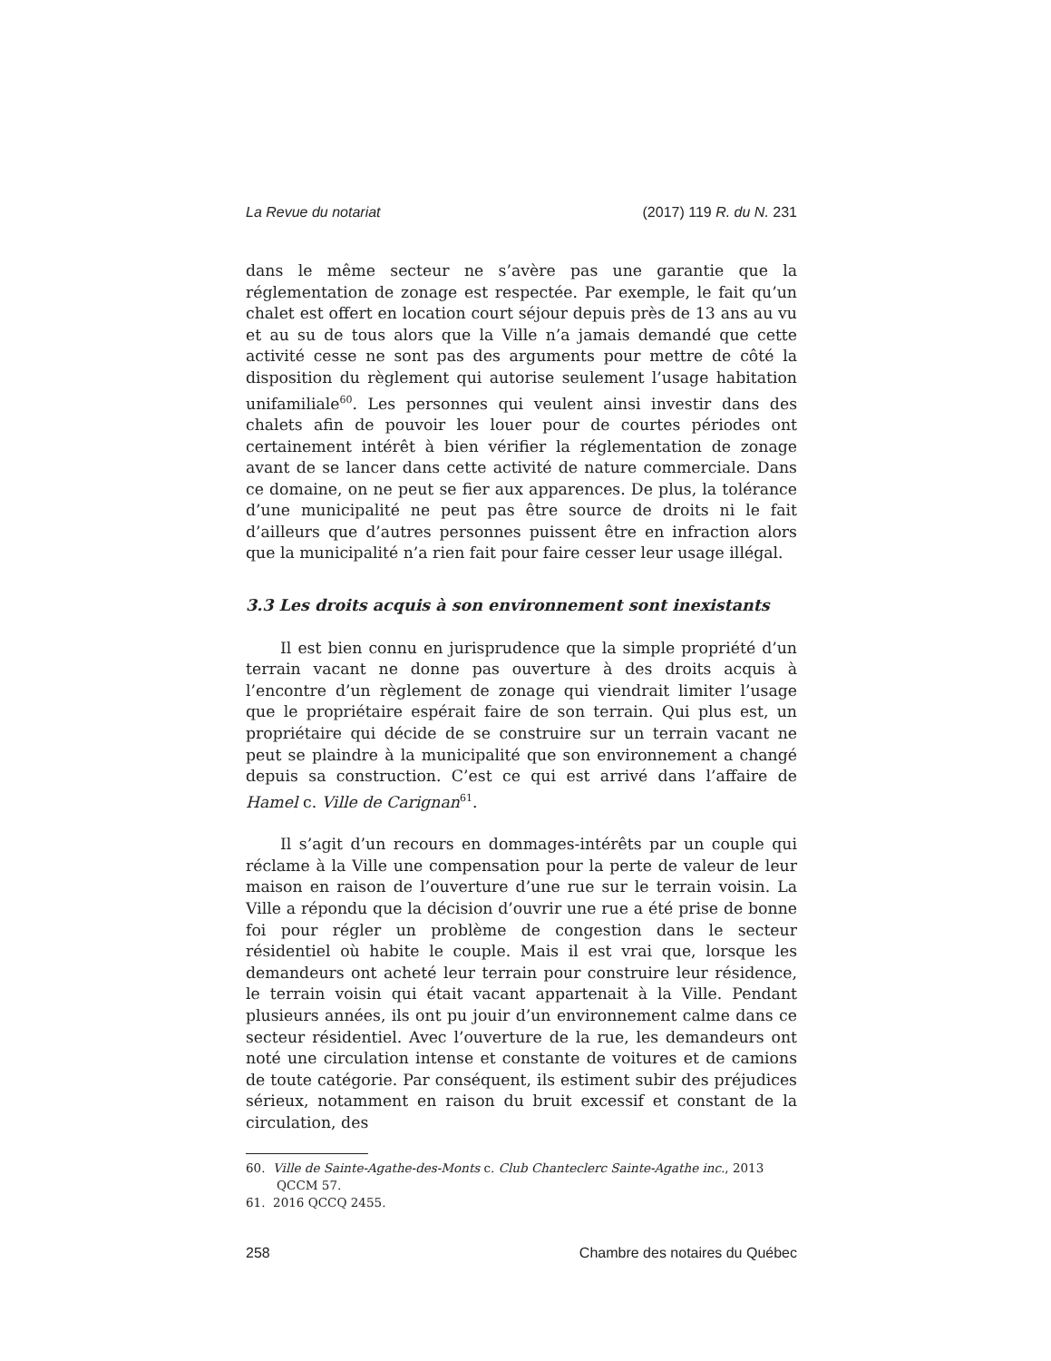La Revue du notariat (2017) 119 R. du N. 231
dans le même secteur ne s’avère pas une garantie que la réglementation de zonage est respectée. Par exemple, le fait qu’un chalet est offert en location court séjour depuis près de 13 ans au vu et au su de tous alors que la Ville n’a jamais demandé que cette activité cesse ne sont pas des arguments pour mettre de côté la disposition du règlement qui autorise seulement l’usage habitation unifamiliale<sup>60</sup>. Les personnes qui veulent ainsi investir dans des chalets afin de pouvoir les louer pour de courtes périodes ont certainement intérêt à bien vérifier la réglementation de zonage avant de se lancer dans cette activité de nature commerciale. Dans ce domaine, on ne peut se fier aux apparences. De plus, la tolérance d’une municipalité ne peut pas être source de droits ni le fait d’ailleurs que d’autres personnes puissent être en infraction alors que la municipalité n’a rien fait pour faire cesser leur usage illégal.
3.3 Les droits acquis à son environnement sont inexistants
Il est bien connu en jurisprudence que la simple propriété d’un terrain vacant ne donne pas ouverture à des droits acquis à l’encontre d’un règlement de zonage qui viendrait limiter l’usage que le propriétaire espérait faire de son terrain. Qui plus est, un propriétaire qui décide de se construire sur un terrain vacant ne peut se plaindre à la municipalité que son environnement a changé depuis sa construction. C’est ce qui est arrivé dans l’affaire de Hamel c. Ville de Carignan<sup>61</sup>.
Il s’agit d’un recours en dommages-intérêts par un couple qui réclame à la Ville une compensation pour la perte de valeur de leur maison en raison de l’ouverture d’une rue sur le terrain voisin. La Ville a répondu que la décision d’ouvrir une rue a été prise de bonne foi pour régler un problème de congestion dans le secteur résidentiel où habite le couple. Mais il est vrai que, lorsque les demandeurs ont acheté leur terrain pour construire leur résidence, le terrain voisin qui était vacant appartenait à la Ville. Pendant plusieurs années, ils ont pu jouir d’un environnement calme dans ce secteur résidentiel. Avec l’ouverture de la rue, les demandeurs ont noté une circulation intense et constante de voitures et de camions de toute catégorie. Par conséquent, ils estiment subir des préjudices sérieux, notamment en raison du bruit excessif et constant de la circulation, des
60. Ville de Sainte-Agathe-des-Monts c. Club Chanteclerc Sainte-Agathe inc., 2013 QCCM 57.
61. 2016 QCCQ 2455.
258 Chambre des notaires du Québec